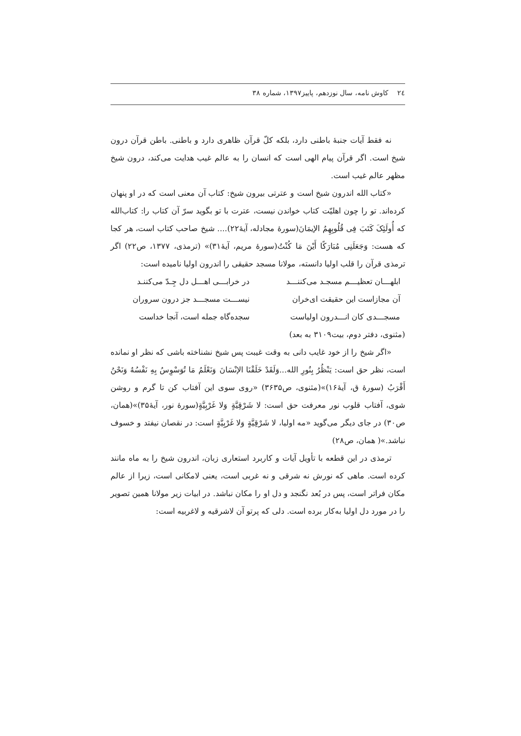۲٤ کاوش نامه، سال نوزدهم، پاییز۱۳۹۷، شماره ۳۸
نه فقط آیات جنبۀ باطنی دارد، بلکه کلّ قرآن ظاهری دارد و باطنی. باطن قرآن درون شیخ است. اگر قرآن پیام الهی است که انسان را به عالم غیب هدایت می‌کند، درون شیخ مظهر عالم غیب است.
«کتاب الله اندرون شیخ است و عترتی بیرون شیخ: کتاب آن معنی است که در او پنهان کرده‌اند. تو را چون اهلیّت کتاب خواندن نیست، عترت با تو بگوید سرّ آن کتاب را: کتاب‌الله که أُولَئِکَ کَتَبَ فِی قُلُوبِهِمُ الإیمَانَ(سورۀ مجادله، آیۀ۲۲).... شیخ صاحب کتاب است، هر کجا که هست: وَجَعَلَنِی مُبَارَکًا أَیْنَ مَا کُنْتُ(سورۀ مریم، آیۀ۳۱)» (ترمذی، ۱۳۷۷، ص۲۲) اگر ترمذی قرآن را قلب اولیا دانسته، مولانا مسجد حقیقی را اندرون اولیا نامیده است:
ابلهـــان تعظیـــم مسجـد می‌کننـــد در خرابـــی اهـــل دل جِـدّ می‌کننـد
آن مجازاست این حقیقت ای‌خران نیســـت مسجـــد جز درون سروران
مسجـــدی کان انـــدرون اولیاست سجده‌گاه جمله است، آنجا خداست
(مثنوی، دفتر دوم، بیت۳۱۰۹ به بعد)
«اگر شیخ را از خود غایب دانی به وقت غیبت پس شیخ نشناخته باشی که نظر او نمانده است، نظر حق است: یَنْظُرُ بِنُورِ الله...وَلَقَدْ خَلَقْنَا الإنْسَانَ وَنَعْلَمُ مَا تُوَسْوِسُ بِهِ نَفْسُهُ وَنَحْنُ أَقْرَبُ (سورۀ ق، آیۀ۱۶)»(مثنوی، ص۳۶۳۵) «روی سوی این آفتاب کن تا گرم و روشن شوی، آفتاب قلوب نور معرفت حق است: لا شَرْقِیَّةٍ وَلا غَرْبِیَّةٍ(سورۀ نور، آیۀ۳۵)»(همان، ص۳۰) در جای دیگر می‌گوید «مه اولیا، لا شَرْقِیَّةٍ وَلا غَرْبِیَّةٍ است: در نقصان نیفتد و خسوف نباشد.»( همان، ص۲۸)
ترمذی در این قطعه با تأویل آیات و کاربرد استعاری زبان، اندرون شیخ را به ماه مانند کرده است. ماهی که نورش نه شرقی و نه غربی است، یعنی لامکانی است، زیرا از عالم مکان فراتر است، پس در بُعد نگنجد و دل او را مکان نباشد. در ابیات زیر مولانا همین تصویر را در مورد دل اولیا به‌کار برده است. دلی که پرتو آن لاشرقیه و لاغربیه است: